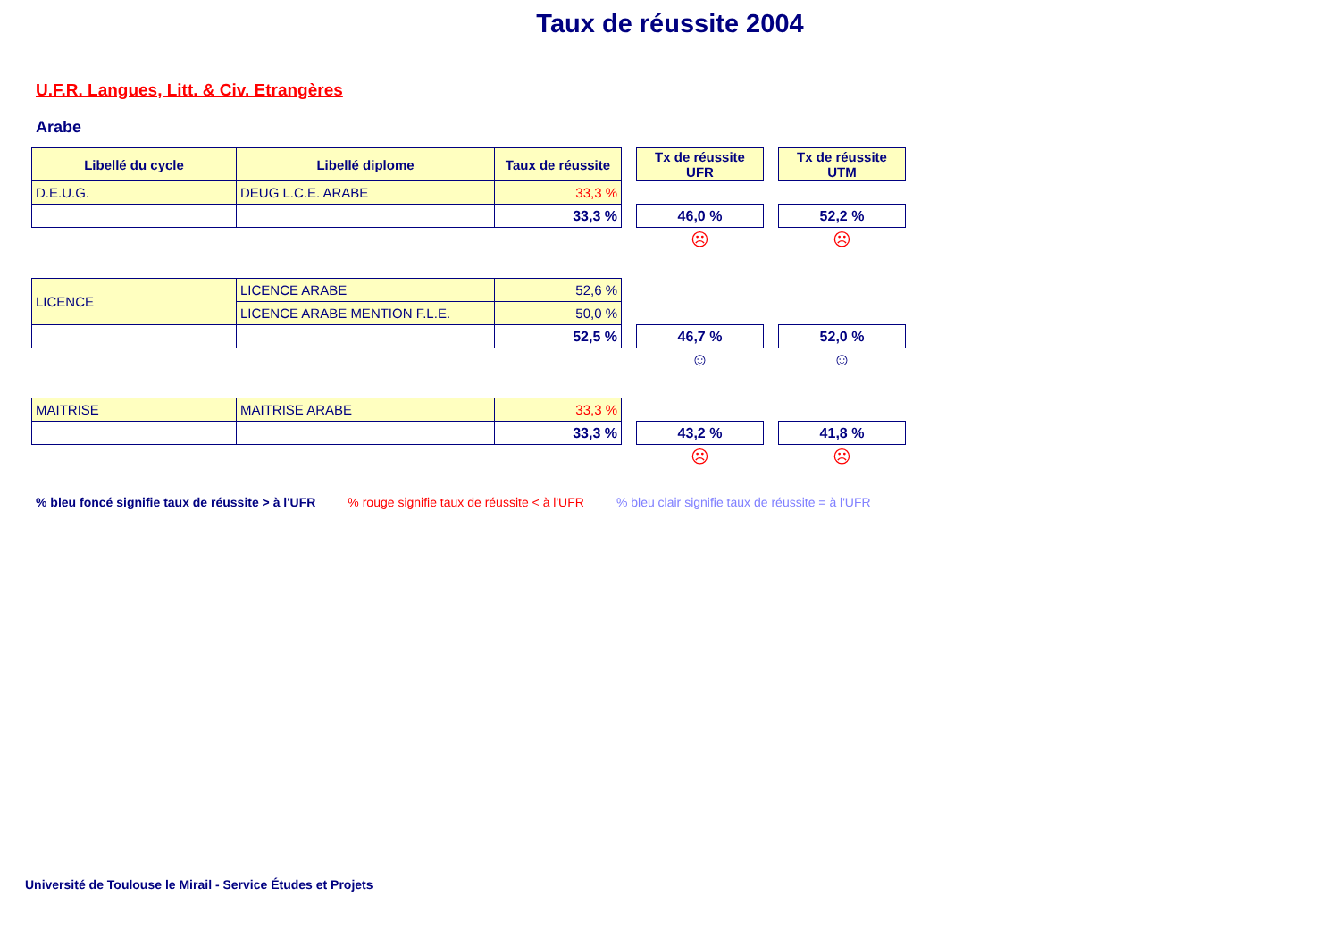Taux de réussite 2004
U.F.R. Langues, Litt. & Civ. Etrangères
Arabe
| Libellé du cycle | Libellé diplome | Taux de réussite | | Tx de réussite UFR | | Tx de réussite UTM |
| D.E.U.G. | DEUG L.C.E. ARABE | 33,3 % | | | | |
| | | 33,3 % | | 46,0 % | | 52,2 % |
| | | | | ☹ | | ☹ |
| LICENCE | LICENCE ARABE | 52,6 % | | | | |
| | LICENCE ARABE MENTION F.L.E. | 50,0 % | | | | |
| | | 52,5 % | | 46,7 % | | 52,0 % |
| | | | | ☺ | | ☺ |
| MAITRISE | MAITRISE ARABE | 33,3 % | | | | |
| | | 33,3 % | | 43,2 % | | 41,8 % |
| | | | | ☹ | | ☹ |
% bleu foncé signifie taux de réussite > à l'UFR % rouge signifie taux de réussite < à l'UFR % bleu clair signifie taux de réussite = à l'UFR
Université de Toulouse le Mirail - Service Études et Projets